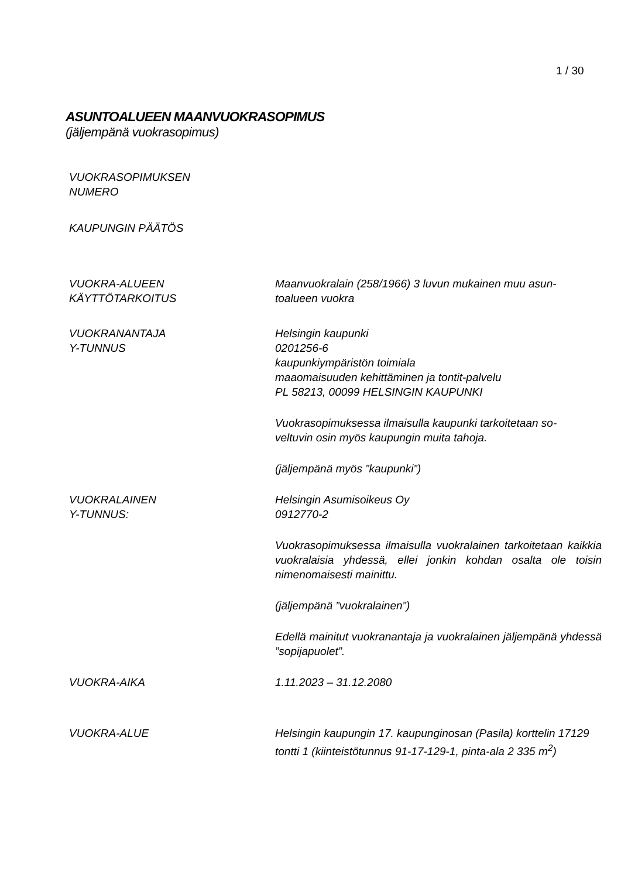1 / 30
ASUNTOALUEEN MAANVUOKRASOPIMUS
(jäljempänä vuokrasopimus)
VUOKRASOPIMUKSEN
NUMERO
KAUPUNGIN PÄÄTÖS
VUOKRA-ALUEEN
KÄYTTÖTARKOITUS
Maanvuokralain (258/1966) 3 luvun mukainen muu asun-
toalueen vuokra
VUOKRANANTAJA
Y-TUNNUS
Helsingin kaupunki
0201256-6
kaupunkiympäristön toimiala
maaomaisuuden kehittäminen ja tontit-palvelu
PL 58213, 00099 HELSINGIN KAUPUNKI
Vuokrasopimuksessa ilmaisulla kaupunki tarkoitetaan so-
veltuvin osin myös kaupungin muita tahoja.
(jäljempänä myös ”kaupunki”)
VUOKRALAINEN
Y-TUNNUS:
Helsingin Asumisoikeus Oy
0912770-2
Vuokrasopimuksessa ilmaisulla vuokralainen tarkoitetaan kaikkia vuokralaisia yhdessä, ellei jonkin kohdan osalta ole toisin nimenomaisesti mainittu.
(jäljempänä ”vuokralainen”)
Edellä mainitut vuokranantaja ja vuokralainen jäljempänä yhdessä ”sopijapuolet”.
VUOKRA-AIKA 1.11.2023 – 31.12.2080
VUOKRA-ALUE Helsingin kaupungin 17. kaupunginosan (Pasila) korttelin 17129 tontti 1 (kiinteistötunnus 91-17-129-1, pinta-ala 2 335 m<sup>2</sup>)